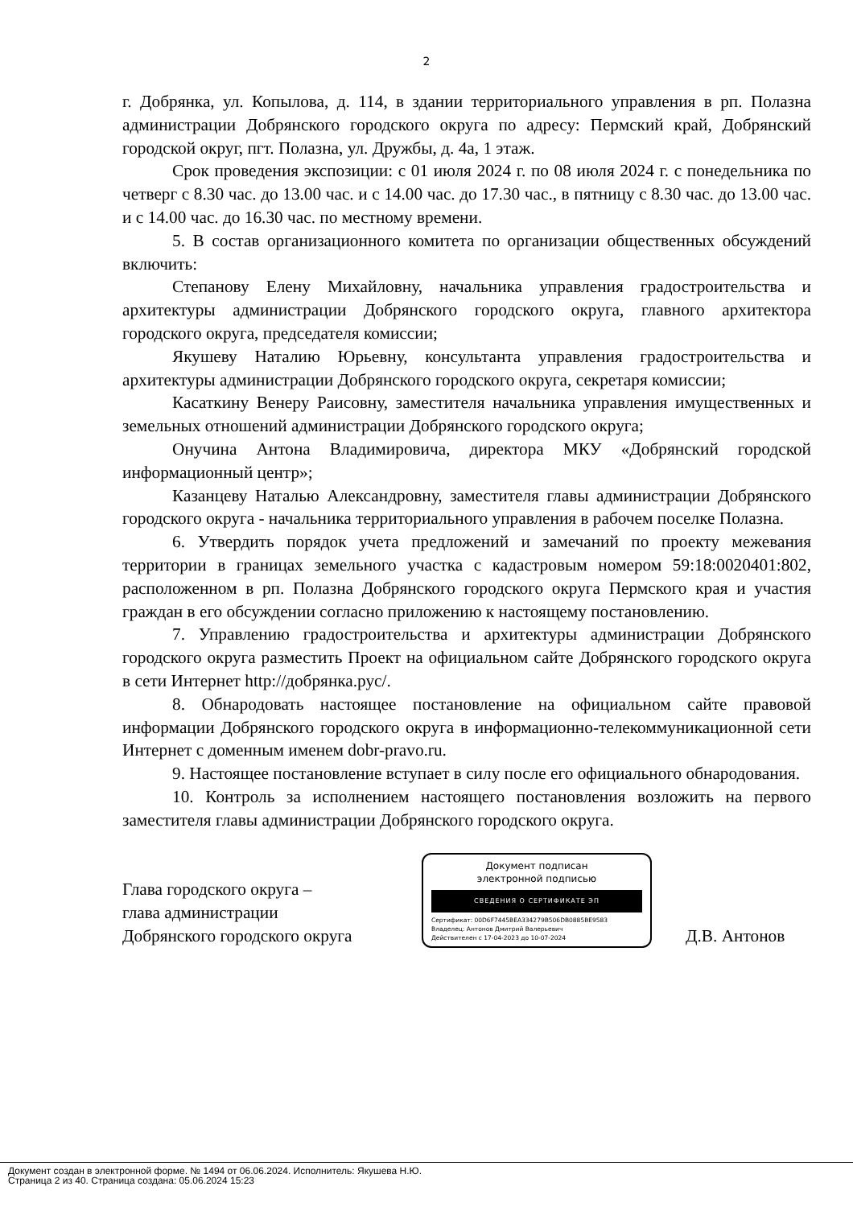2
г. Добрянка, ул. Копылова, д. 114, в здании территориального управления в рп. Полазна администрации Добрянского городского округа по адресу: Пермский край, Добрянский городской округ, пгт. Полазна, ул. Дружбы, д. 4а, 1 этаж.
Срок проведения экспозиции: с 01 июля 2024 г. по 08 июля 2024 г. с понедельника по четверг с 8.30 час. до 13.00 час. и с 14.00 час. до 17.30 час., в пятницу с 8.30 час. до 13.00 час. и с 14.00 час. до 16.30 час. по местному времени.
5. В состав организационного комитета по организации общественных обсуждений включить:
Степанову Елену Михайловну, начальника управления градостроительства и архитектуры администрации Добрянского городского округа, главного архитектора городского округа, председателя комиссии;
Якушеву Наталию Юрьевну, консультанта управления градостроительства и архитектуры администрации Добрянского городского округа, секретаря комиссии;
Касаткину Венеру Раисовну, заместителя начальника управления имущественных и земельных отношений администрации Добрянского городского округа;
Онучина Антона Владимировича, директора МКУ «Добрянский городской информационный центр»;
Казанцеву Наталью Александровну, заместителя главы администрации Добрянского городского округа - начальника территориального управления в рабочем поселке Полазна.
6. Утвердить порядок учета предложений и замечаний по проекту межевания территории в границах земельного участка с кадастровым номером 59:18:0020401:802, расположенном в рп. Полазна Добрянского городского округа Пермского края и участия граждан в его обсуждении согласно приложению к настоящему постановлению.
7. Управлению градостроительства и архитектуры администрации Добрянского городского округа разместить Проект на официальном сайте Добрянского городского округа в сети Интернет http://добрянка.рус/.
8. Обнародовать настоящее постановление на официальном сайте правовой информации Добрянского городского округа в информационно-телекоммуникационной сети Интернет с доменным именем dobr-pravo.ru.
9. Настоящее постановление вступает в силу после его официального обнародования.
10. Контроль за исполнением настоящего постановления возложить на первого заместителя главы администрации Добрянского городского округа.
Глава городского округа –
глава администрации
Добрянского городского округа
Документ подписан
электронной подписью
СВЕДЕНИЯ О СЕРТИФИКАТЕ ЭП
Сертификат: 00D6F7445BEA334279B506DB0885BE9583
Владелец: Антонов Дмитрий Валерьевич
Действителен с 17-04-2023 до 10-07-2024
Д.В. Антонов
Документ создан в электронной форме. № 1494 от 06.06.2024. Исполнитель: Якушева Н.Ю.
Страница 2 из 40. Страница создана: 05.06.2024 15:23